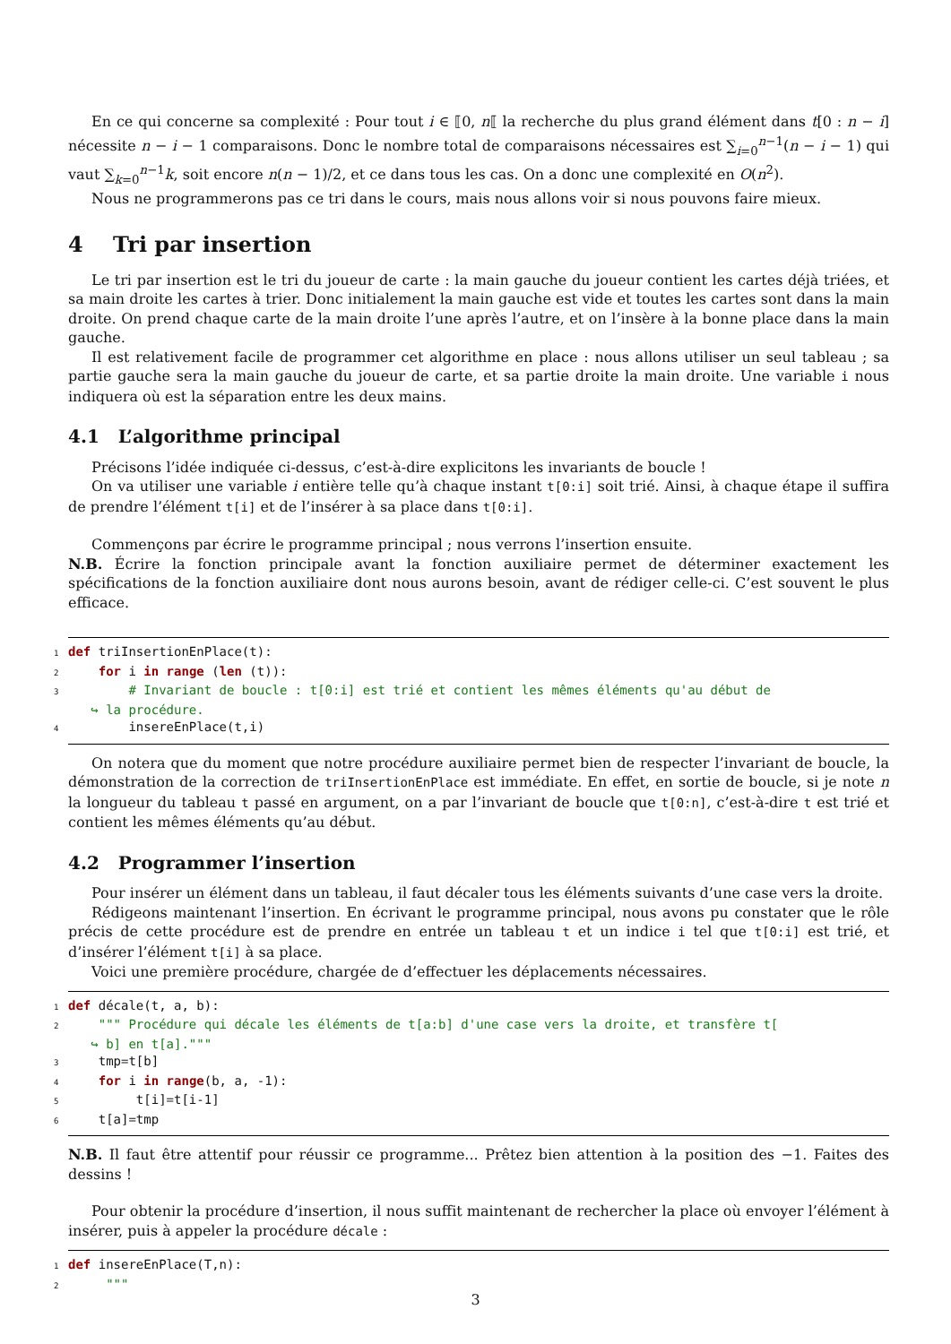En ce qui concerne sa complexité : Pour tout i ∈ ⟦0, n⟦ la recherche du plus grand élément dans t[0 : n − i] nécessite n − i − 1 comparaisons. Donc le nombre total de comparaisons nécessaires est ∑<sub>i=0</sub><sup>n−1</sup>(n − i − 1) qui vaut ∑<sub>k=0</sub><sup>n−1</sup>k, soit encore n(n − 1)/2, et ce dans tous les cas. On a donc une complexité en O(n<sup>2</sup>).
Nous ne programmerons pas ce tri dans le cours, mais nous allons voir si nous pouvons faire mieux.
4 Tri par insertion
Le tri par insertion est le tri du joueur de carte : la main gauche du joueur contient les cartes déjà triées, et sa main droite les cartes à trier. Donc initialement la main gauche est vide et toutes les cartes sont dans la main droite. On prend chaque carte de la main droite l’une après l’autre, et on l’insère à la bonne place dans la main gauche.
Il est relativement facile de programmer cet algorithme en place : nous allons utiliser un seul tableau ; sa partie gauche sera la main gauche du joueur de carte, et sa partie droite la main droite. Une variable i nous indiquera où est la séparation entre les deux mains.
4.1 L’algorithme principal
Précisons l’idée indiquée ci-dessus, c’est-à-dire explicitons les invariants de boucle !
On va utiliser une variable i entière telle qu’à chaque instant t[0:i] soit trié. Ainsi, à chaque étape il suffira de prendre l’élément t[i] et de l’insérer à sa place dans t[0:i].
Commençons par écrire le programme principal ; nous verrons l’insertion ensuite.
N.B. Écrire la fonction principale avant la fonction auxiliaire permet de déterminer exactement les spécifications de la fonction auxiliaire dont nous aurons besoin, avant de rédiger celle-ci. C’est souvent le plus efficace.
1 def triInsertionEnPlace(t): 2 for i in range (len (t)): 3 # Invariant de boucle : t[0:i] est trié et contient les mêmes éléments qu'au début de ↪ la procédure. 4 insereEnPlace(t,i)
On notera que du moment que notre procédure auxiliaire permet bien de respecter l’invariant de boucle, la démonstration de la correction de triInsertionEnPlace est immédiate. En effet, en sortie de boucle, si je note n la longueur du tableau t passé en argument, on a par l’invariant de boucle que t[0:n], c’est-à-dire t est trié et contient les mêmes éléments qu’au début.
4.2 Programmer l’insertion
Pour insérer un élément dans un tableau, il faut décaler tous les éléments suivants d’une case vers la droite.
Rédigeons maintenant l’insertion. En écrivant le programme principal, nous avons pu constater que le rôle précis de cette procédure est de prendre en entrée un tableau t et un indice i tel que t[0:i] est trié, et d’insérer l’élément t[i] à sa place.
Voici une première procédure, chargée de d’effectuer les déplacements nécessaires.
1 def décale(t, a, b): 2 """ Procédure qui décale les éléments de t[a:b] d'une case vers la droite, et transfère t[ ↪ b] en t[a].""" 3 tmp=t[b] 4 for i in range(b, a, -1): 5 t[i]=t[i-1] 6 t[a]=tmp
N.B. Il faut être attentif pour réussir ce programme... Prêtez bien attention à la position des −1. Faites des dessins !
Pour obtenir la procédure d’insertion, il nous suffit maintenant de rechercher la place où envoyer l’élément à insérer, puis à appeler la procédure décale :
1 def insereEnPlace(T,n): 2 """
3